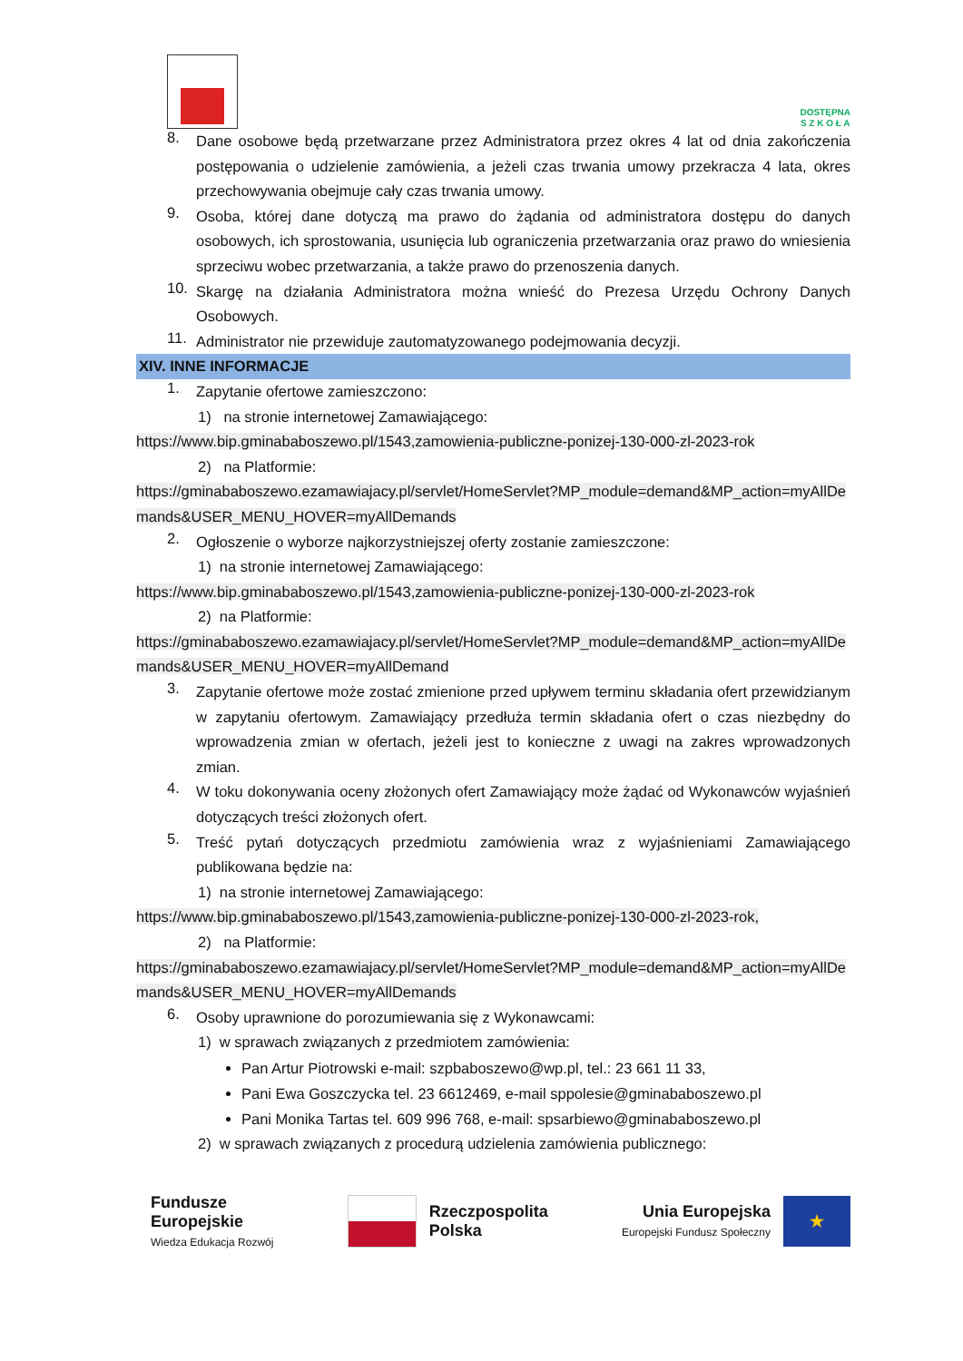DOSTĘPNA
S Z K O Ł A
8.
Dane osobowe będą przetwarzane przez Administratora przez okres 4 lat od dnia zakończenia postępowania o udzielenie zamówienia, a jeżeli czas trwania umowy przekracza 4 lata, okres przechowywania obejmuje cały czas trwania umowy.
9.
Osoba, której dane dotyczą ma prawo do żądania od administratora dostępu do danych osobowych, ich sprostowania, usunięcia lub ograniczenia przetwarzania oraz prawo do wniesienia sprzeciwu wobec przetwarzania, a także prawo do przenoszenia danych.
10.
Skargę na działania Administratora można wnieść do Prezesa Urzędu Ochrony Danych Osobowych.
11.
Administrator nie przewiduje zautomatyzowanego podejmowania decyzji.
XIV. INNE INFORMACJE
1.
Zapytanie ofertowe zamieszczono:
1) na stronie internetowej Zamawiającego:
https://www.bip.gminababoszewo.pl/1543,zamowienia-publiczne-ponizej-130-000-zl-2023-rok
2) na Platformie:
https://gminababoszewo.ezamawiajacy.pl/servlet/HomeServlet?MP_module=demand&MP_action=myAllDemands&USER_MENU_HOVER=myAllDemands
2.
Ogłoszenie o wyborze najkorzystniejszej oferty zostanie zamieszczone:
1) na stronie internetowej Zamawiającego:
https://www.bip.gminababoszewo.pl/1543,zamowienia-publiczne-ponizej-130-000-zl-2023-rok
2) na Platformie:
https://gminababoszewo.ezamawiajacy.pl/servlet/HomeServlet?MP_module=demand&MP_action=myAllDemands&USER_MENU_HOVER=myAllDemand
3.
Zapytanie ofertowe może zostać zmienione przed upływem terminu składania ofert przewidzianym w zapytaniu ofertowym. Zamawiający przedłuża termin składania ofert o czas niezbędny do wprowadzenia zmian w ofertach, jeżeli jest to konieczne z uwagi na zakres wprowadzonych zmian.
4.
W toku dokonywania oceny złożonych ofert Zamawiający może żądać od Wykonawców wyjaśnień dotyczących treści złożonych ofert.
5.
Treść pytań dotyczących przedmiotu zamówienia wraz z wyjaśnieniami Zamawiającego publikowana będzie na:
1) na stronie internetowej Zamawiającego:
https://www.bip.gminababoszewo.pl/1543,zamowienia-publiczne-ponizej-130-000-zl-2023-rok,
2) na Platformie:
https://gminababoszewo.ezamawiajacy.pl/servlet/HomeServlet?MP_module=demand&MP_action=myAllDemands&USER_MENU_HOVER=myAllDemands
6.
Osoby uprawnione do porozumiewania się z Wykonawcami:
1) w sprawach związanych z przedmiotem zamówienia:
Pan Artur Piotrowski e-mail: szpbaboszewo@wp.pl, tel.: 23 661 11 33,
Pani Ewa Goszczycka tel. 23 6612469, e-mail sppolesie@gminababoszewo.pl
Pani Monika Tartas tel. 609 996 768, e-mail: spsarbiewo@gminababoszewo.pl
2) w sprawach związanych z procedurą udzielenia zamówienia publicznego:
Fundusze
Europejskie
Wiedza Edukacja Rozwój
Rzeczpospolita
Polska
Unia Europejska
Europejski Fundusz Społeczny
★